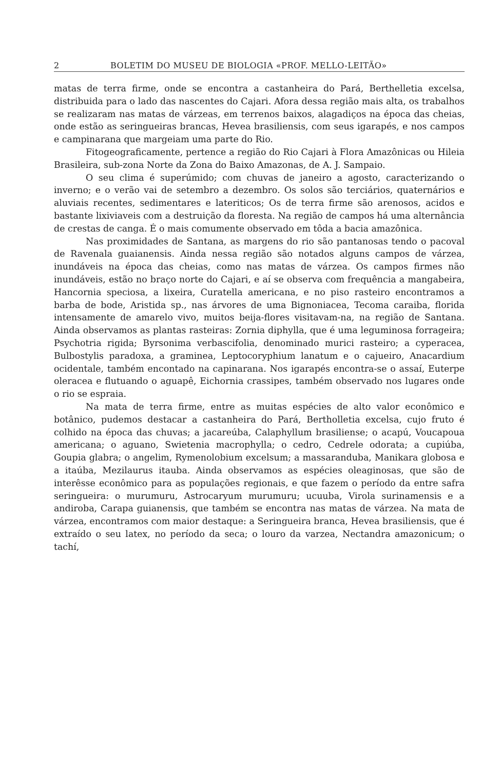2 BOLETIM DO MUSEU DE BIOLOGIA «PROF. MELLO-LEITÃO»
matas de terra firme, onde se encontra a castanheira do Pará, Berthelletia excelsa, distribuida para o lado das nascentes do Cajari. Afora dessa região mais alta, os trabalhos se realizaram nas matas de várzeas, em terrenos baixos, alagadiços na época das cheias, onde estão as seringueiras brancas, Hevea brasiliensis, com seus igarapés, e nos campos e campinarana que margeiam uma parte do Rio.
Fitogeograficamente, pertence a região do Rio Cajari à Flora Amazônicas ou Hileia Brasileira, sub-zona Norte da Zona do Baixo Amazonas, de A. J. Sampaio.
O seu clima é superúmido; com chuvas de janeiro a agosto, caracterizando o inverno; e o verão vai de setembro a dezembro. Os solos são terciários, quaternários e aluviais recentes, sedimentares e lateriticos; Os de terra firme são arenosos, acidos e bastante lixiviaveis com a destruição da floresta. Na região de campos há uma alternância de crestas de canga. É o mais comumente observado em tôda a bacia amazônica.
Nas proximidades de Santana, as margens do rio são pantanosas tendo o pacoval de Ravenala guaianensis. Ainda nessa região são notados alguns campos de várzea, inundáveis na época das cheias, como nas matas de várzea. Os campos firmes não inundáveis, estão no braço norte do Cajari, e aí se observa com frequência a mangabeira, Hancornia speciosa, a lixeira, Curatella americana, e no piso rasteiro encontramos a barba de bode, Aristida sp., nas árvores de uma Bignoniacea, Tecoma caraiba, florida intensamente de amarelo vivo, muitos beija-flores visitavam-na, na região de Santana. Ainda observamos as plantas rasteiras: Zornia diphylla, que é uma leguminosa forrageira; Psychotria rigida; Byrsonima verbascifolia, denominado murici rasteiro; a cyperacea, Bulbostylis paradoxa, a graminea, Leptocoryphium lanatum e o cajueiro, Anacardium ocidentale, também encontado na capinarana. Nos igarapés encontra-se o assaí, Euterpe oleracea e flutuando o aguapê, Eichornia crassipes, também observado nos lugares onde o rio se espraia.
Na mata de terra firme, entre as muitas espécies de alto valor econômico e botânico, pudemos destacar a castanheira do Pará, Bertholletia excelsa, cujo fruto é colhido na época das chuvas; a jacareúba, Calaphyllum brasiliense; o acapú, Voucapoua americana; o aguano, Swietenia macrophylla; o cedro, Cedrele odorata; a cupiúba, Goupia glabra; o angelim, Rymenolobium excelsum; a massaranduba, Manikara globosa e a itaúba, Mezilaurus itauba. Ainda observamos as espécies oleaginosas, que são de interêsse econômico para as populações regionais, e que fazem o período da entre safra seringueira: o murumuru, Astrocaryum murumuru; ucuuba, Virola surinamensis e a andiroba, Carapa guianensis, que também se encontra nas matas de várzea. Na mata de várzea, encontramos com maior destaque: a Seringueira branca, Hevea brasiliensis, que é extraído o seu latex, no período da seca; o louro da varzea, Nectandra amazonicum; o tachí,